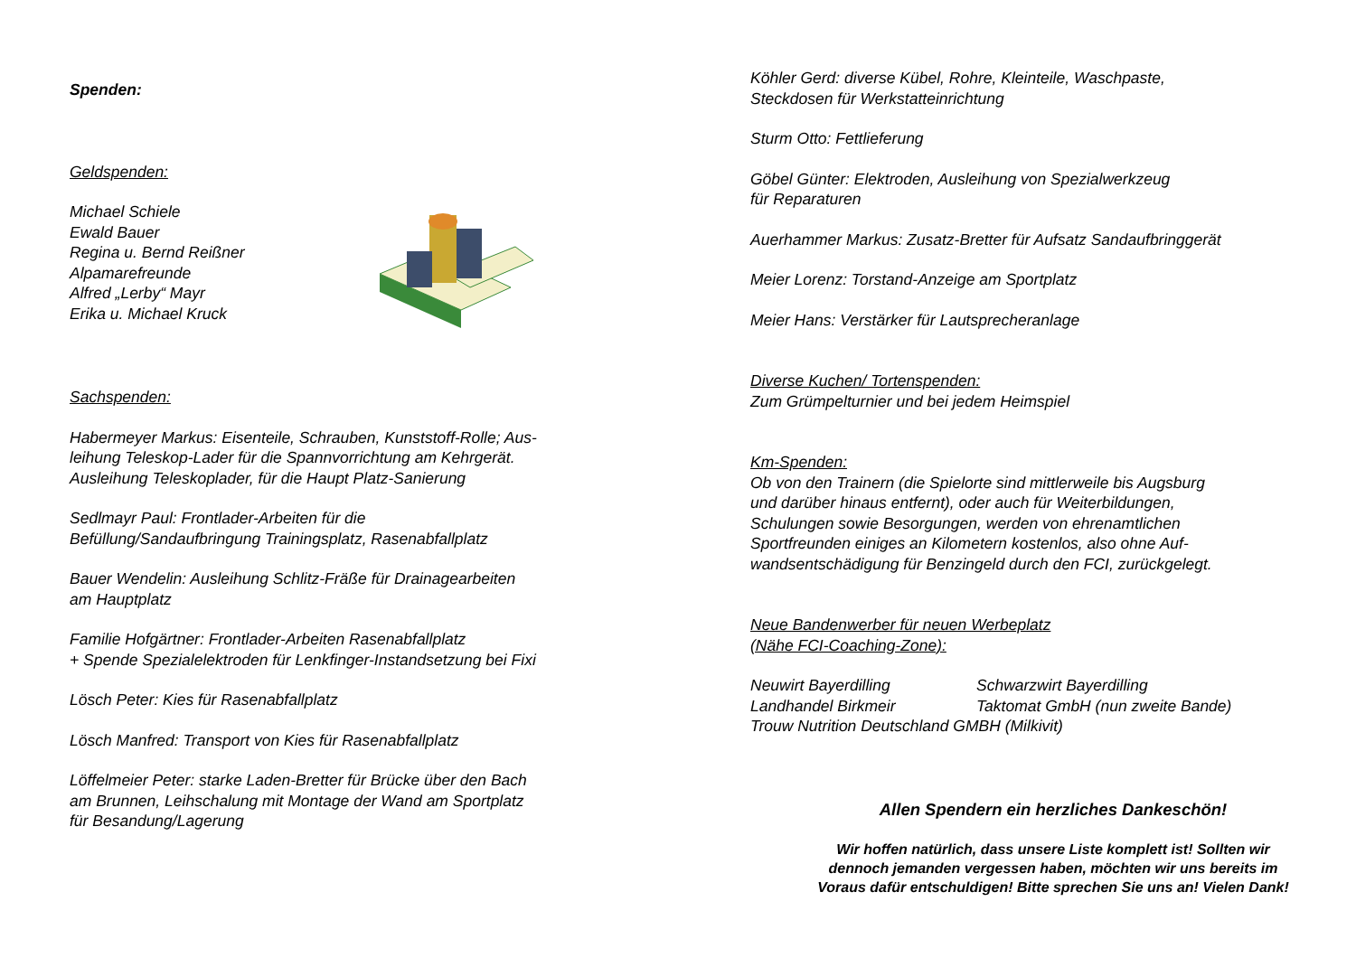Spenden:
Geldspenden:
Michael Schiele
Ewald Bauer
Regina u. Bernd Reißner
Alpamarefreunde
Alfred „Lerby“ Mayr
Erika u. Michael Kruck
Sachspenden:
Habermeyer Markus: Eisenteile, Schrauben, Kunststoff-Rolle; Aus-
leihung Teleskop-Lader für die Spannvorrichtung am Kehrgerät.
Ausleihung Teleskoplader, für die Haupt Platz-Sanierung
Sedlmayr Paul: Frontlader-Arbeiten für die
Befüllung/Sandaufbringung Trainingsplatz, Rasenabfallplatz
Bauer Wendelin: Ausleihung Schlitz-Fräße für Drainagearbeiten
am Hauptplatz
Familie Hofgärtner: Frontlader-Arbeiten Rasenabfallplatz
+ Spende Spezialelektroden für Lenkfinger-Instandsetzung bei Fixi
Lösch Peter: Kies für Rasenabfallplatz
Lösch Manfred: Transport von Kies für Rasenabfallplatz
Löffelmeier Peter: starke Laden-Bretter für Brücke über den Bach
am Brunnen, Leihschalung mit Montage der Wand am Sportplatz
für Besandung/Lagerung
Köhler Gerd: diverse Kübel, Rohre, Kleinteile, Waschpaste,
Steckdosen für Werkstatteinrichtung
Sturm Otto: Fettlieferung
Göbel Günter: Elektroden, Ausleihung von Spezialwerkzeug
für Reparaturen
Auerhammer Markus: Zusatz-Bretter für Aufsatz Sandaufbringgerät
Meier Lorenz: Torstand-Anzeige am Sportplatz
Meier Hans: Verstärker für Lautsprecheranlage
Diverse Kuchen/ Tortenspenden:
Zum Grümpelturnier und bei jedem Heimspiel
Km-Spenden:
Ob von den Trainern (die Spielorte sind mittlerweile bis Augsburg
und darüber hinaus entfernt), oder auch für Weiterbildungen,
Schulungen sowie Besorgungen, werden von ehrenamtlichen
Sportfreunden einiges an Kilometern kostenlos, also ohne Auf-
wandsentschädigung für Benzingeld durch den FCI, zurückgelegt.
Neue Bandenwerber für neuen Werbeplatz
(Nähe FCI-Coaching-Zone):
Neuwirt Bayerdilling Schwarzwirt Bayerdilling Landhandel Birkmeir Taktomat GmbH (nun zweite Bande)
Trouw Nutrition Deutschland GMBH (Milkivit)
Allen Spendern ein herzliches Dankeschön!
Wir hoffen natürlich, dass unsere Liste komplett ist! Sollten wir
dennoch jemanden vergessen haben, möchten wir uns bereits im
Voraus dafür entschuldigen! Bitte sprechen Sie uns an! Vielen Dank!